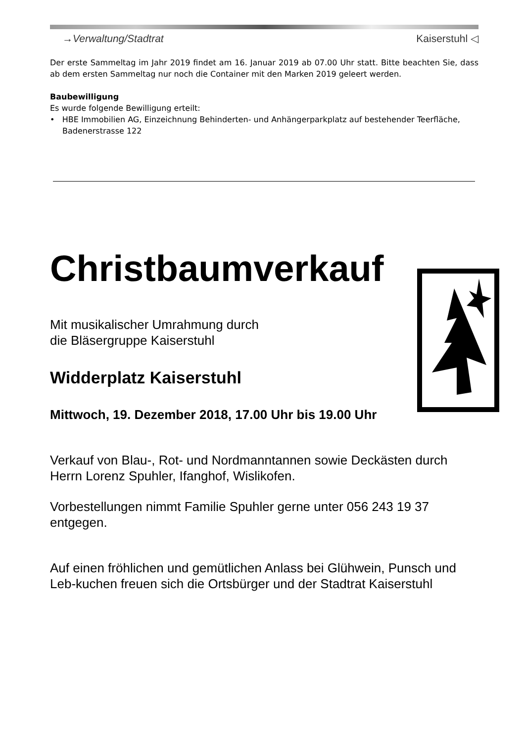→Verwaltung/Stadtrat Kaiserstuhl ◁
Der erste Sammeltag im Jahr 2019 findet am 16. Januar 2019 ab 07.00 Uhr statt. Bitte beachten Sie, dass ab dem ersten Sammeltag nur noch die Container mit den Marken 2019 geleert werden.
Baubewilligung
Es wurde folgende Bewilligung erteilt:
• HBE Immobilien AG, Einzeichnung Behinderten- und Anhängerparkplatz auf bestehender Teerfläche, Badenerstrasse 122
Christbaumverkauf
Mit musikalischer Umrahmung durch
die Bläsergruppe Kaiserstuhl
Widderplatz Kaiserstuhl
Mittwoch, 19. Dezember 2018, 17.00 Uhr bis 19.00 Uhr
Verkauf von Blau-, Rot- und Nordmanntannen sowie Deckästen durch
Herrn Lorenz Spuhler, Ifanghof, Wislikofen.
Vorbestellungen nimmt Familie Spuhler gerne unter 056 243 19 37 entgegen.
Auf einen fröhlichen und gemütlichen Anlass bei Glühwein, Punsch und Leb-kuchen freuen sich die Ortsbürger und der Stadtrat Kaiserstuhl